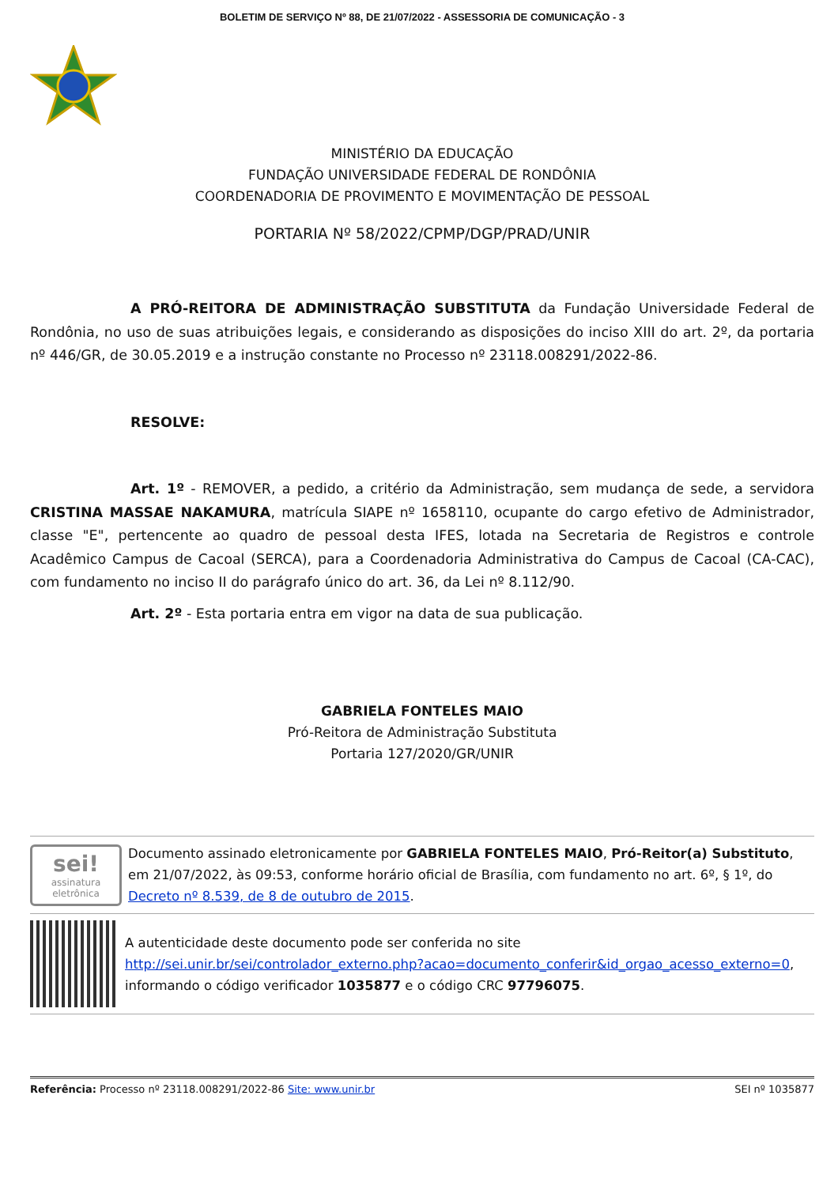BOLETIM DE SERVIÇO Nº 88, DE 21/07/2022 - ASSESSORIA DE COMUNICAÇÃO - 3
MINISTÉRIO DA EDUCAÇÃO
FUNDAÇÃO UNIVERSIDADE FEDERAL DE RONDÔNIA
COORDENADORIA DE PROVIMENTO E MOVIMENTAÇÃO DE PESSOAL
PORTARIA Nº 58/2022/CPMP/DGP/PRAD/UNIR
A PRÓ-REITORA DE ADMINISTRAÇÃO SUBSTITUTA da Fundação Universidade Federal de Rondônia, no uso de suas atribuições legais, e considerando as disposições do inciso XIII do art. 2º, da portaria nº 446/GR, de 30.05.2019 e a instrução constante no Processo nº 23118.008291/2022-86.
RESOLVE:
Art. 1º - REMOVER, a pedido, a critério da Administração, sem mudança de sede, a servidora CRISTINA MASSAE NAKAMURA, matrícula SIAPE nº 1658110, ocupante do cargo efetivo de Administrador, classe "E", pertencente ao quadro de pessoal desta IFES, lotada na Secretaria de Registros e controle Acadêmico Campus de Cacoal (SERCA), para a Coordenadoria Administrativa do Campus de Cacoal (CA-CAC), com fundamento no inciso II do parágrafo único do art. 36, da Lei nº 8.112/90.
Art. 2º - Esta portaria entra em vigor na data de sua publicação.
GABRIELA FONTELES MAIO
Pró-Reitora de Administração Substituta
Portaria 127/2020/GR/UNIR
sei!
assinatura eletrônica
Documento assinado eletronicamente por GABRIELA FONTELES MAIO, Pró-Reitor(a) Substituto, em 21/07/2022, às 09:53, conforme horário oficial de Brasília, com fundamento no art. 6º, § 1º, do Decreto nº 8.539, de 8 de outubro de 2015.
A autenticidade deste documento pode ser conferida no site http://sei.unir.br/sei/controlador_externo.php?acao=documento_conferir&id_orgao_acesso_externo=0, informando o código verificador 1035877 e o código CRC 97796075.
Referência: Processo nº 23118.008291/2022-86 Site: www.unir.br SEI nº 1035877